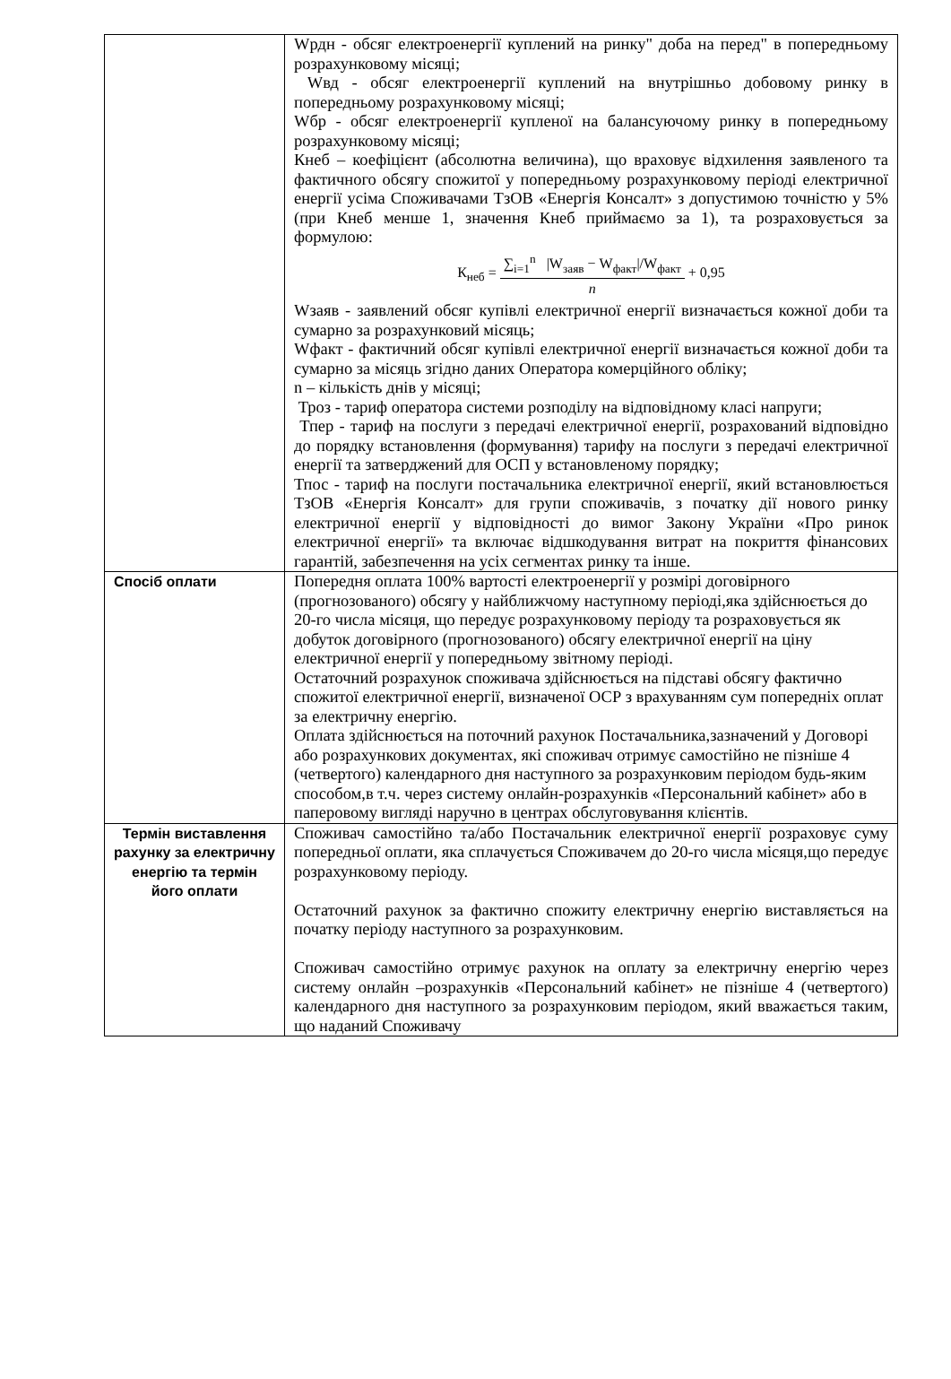| | Wрдн - обсяг електроенергії куплений на ринку" доба на перед" в попередньому розрахунковому місяці; Wвд - обсяг електроенергії куплений на внутрішньо добовому ринку в попередньому розрахунковому місяці; Wбр - обсяг електроенергії купленої на балансуючому ринку в попередньому розрахунковому місяці; Кнеб – коефіцієнт (абсолютна величина), що враховує відхилення заявленого та фактичного обсягу спожитої у попередньому розрахунковому періоді електричної енергії усіма Споживачами ТзОВ «Енергія Консалт» з допустимою точністю у 5% (при Кнеб менше 1, значення Кнеб приймаємо за 1), та розраховується за формулою: К<sub>неб</sub> = ∑<sub>i=1</sub><sup>n</sup> /W<sub>заяв</sub> − W<sub>факт</sub>//W<sub>факт</sub> n + 0,95 Wзаяв - заявлений обсяг купівлі електричної енергії визначається кожної доби та сумарно за розрахунковий місяць; Wфакт - фактичний обсяг купівлі електричної енергії визначається кожної доби та сумарно за місяць згідно даних Оператора комерційного обліку; n – кількість днів у місяці; Троз - тариф оператора системи розподілу на відповідному класі напруги; Тпер - тариф на послуги з передачі електричної енергії, розрахований відповідно до порядку встановлення (формування) тарифу на послуги з передачі електричної енергії та затверджений для ОСП у встановленому порядку; Тпос - тариф на послуги постачальника електричної енергії, який встановлюється ТзОВ «Енергія Консалт» для групи споживачів, з початку дії нового ринку електричної енергії у відповідності до вимог Закону України «Про ринок електричної енергії» та включає відшкодування витрат на покриття фінансових гарантій, забезпечення на усіх сегментах ринку та інше. |
| Спосіб оплати | Попередня оплата 100% вартості електроенергії у розмірі договірного (прогнозованого) обсягу у найближчому наступному періоді,яка здійснюється до 20-го числа місяця, що передує розрахунковому періоду та розраховується як добуток договірного (прогнозованого) обсягу електричної енергії на ціну електричної енергії у попередньому звітному періоді. Остаточний розрахунок споживача здійснюється на підставі обсягу фактично спожитої електричної енергії, визначеної ОСР з врахуванням сум попередніх оплат за електричну енергію. Оплата здійснюється на поточний рахунок Постачальника,зазначений у Договорі або розрахункових документах, які споживач отримує самостійно не пізніше 4 (четвертого) календарного дня наступного за розрахунковим періодом будь-яким способом,в т.ч. через систему онлайн-розрахунків «Персональний кабінет» або в паперовому вигляді наручно в центрах обслуговування клієнтів. |
| Термін виставлення рахунку за електричну енергію та термін його оплати | Споживач самостійно та/або Постачальник електричної енергії розраховує суму попередньої оплати, яка сплачується Споживачем до 20-го числа місяця,що передує розрахунковому періоду. Остаточний рахунок за фактично спожиту електричну енергію виставляється на початку періоду наступного за розрахунковим. Споживач самостійно отримує рахунок на оплату за електричну енергію через систему онлайн –розрахунків «Персональний кабінет» не пізніше 4 (четвертого) календарного дня наступного за розрахунковим періодом, який вважається таким, що наданий Споживачу |